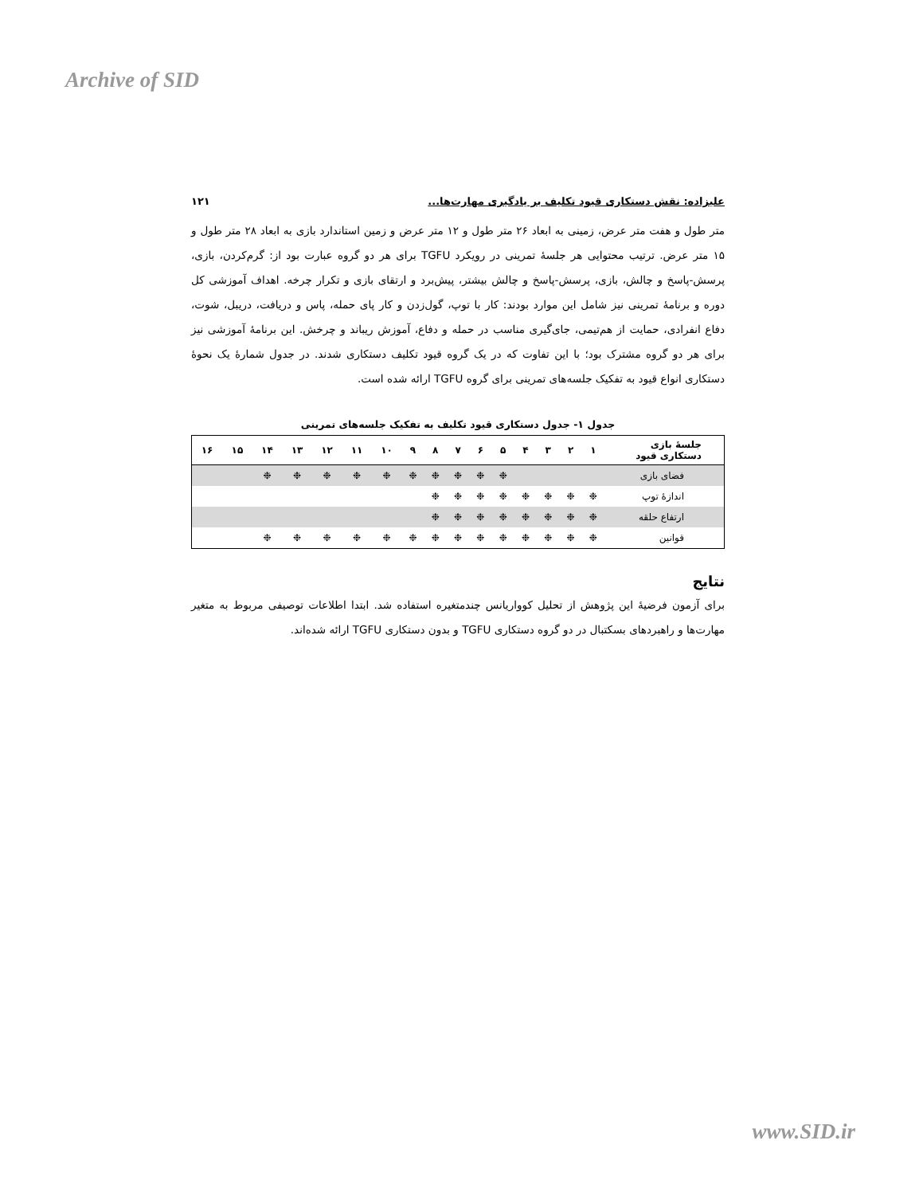Archive of SID
علیزاده: نقش دستکاری قیود تکلیف بر یادگیری مهارت‌ها... ۱۲۱
متر طول و هفت متر عرض، زمینی به ابعاد ۲۶ متر طول و ۱۲ متر عرض و زمین استاندارد بازی به ابعاد ۲۸ متر طول و ۱۵ متر عرض. ترتیب محتوایی هر جلسهٔ تمرینی در رویکرد TGFU برای هر دو گروه عبارت بود از: گرم‌کردن، بازی، پرسش-پاسخ و چالش، بازی، پرسش-پاسخ و چالش بیشتر، پیش‌برد و ارتقای بازی و تکرار چرخه. اهداف آموزشی کل دوره و برنامهٔ تمرینی نیز شامل این موارد بودند: کار با توپ، گول‌زدن و کار پای حمله، پاس و دریافت، دریبل، شوت، دفاع انفرادی، حمایت از هم‌تیمی، جای‌گیری مناسب در حمله و دفاع، آموزش ریباند و چرخش. این برنامهٔ آموزشی نیز برای هر دو گروه مشترک بود؛ با این تفاوت که در یک گروه قیود تکلیف دستکاری شدند. در جدول شمارهٔ یک نحوهٔ دستکاری انواع قیود به تفکیک جلسه‌های تمرینی برای گروه TGFU ارائه شده است.
جدول ۱- جدول دستکاری قیود تکلیف به تفکیک جلسه‌های تمرینی
| جلسهٔ بازی دستکاری قیود | ۱ | ۲ | ۳ | ۴ | ۵ | ۶ | ۷ | ۸ | ۹ | ۱۰ | ۱۱ | ۱۲ | ۱۳ | ۱۴ | ۱۵ | ۱۶ |
| --- | --- | --- | --- | --- | --- | --- | --- | --- | --- | --- | --- | --- | --- | --- | --- | --- |
| فضای بازی | | | | | ❉ | ❉ | ❉ | ❉ | ❉ | ❉ | ❉ | ❉ | ❉ | ❉ | | |
| اندازهٔ توپ | ❉ | ❉ | ❉ | ❉ | ❉ | ❉ | ❉ | ❉ | | | | | | | | |
| ارتفاع حلقه | ❉ | ❉ | ❉ | ❉ | ❉ | ❉ | ❉ | ❉ | | | | | | | | |
| قوانین | ❉ | ❉ | ❉ | ❉ | ❉ | ❉ | ❉ | ❉ | ❉ | ❉ | ❉ | ❉ | ❉ | ❉ | | |
نتایج
برای آزمون فرضیهٔ این پژوهش از تحلیل کوواریانس چندمتغیره استفاده شد. ابتدا اطلاعات توصیفی مربوط به متغیر مهارت‌ها و راهبردهای بسکتبال در دو گروه دستکاری TGFU و بدون دستکاری TGFU ارائه شده‌اند.
www.SID.ir